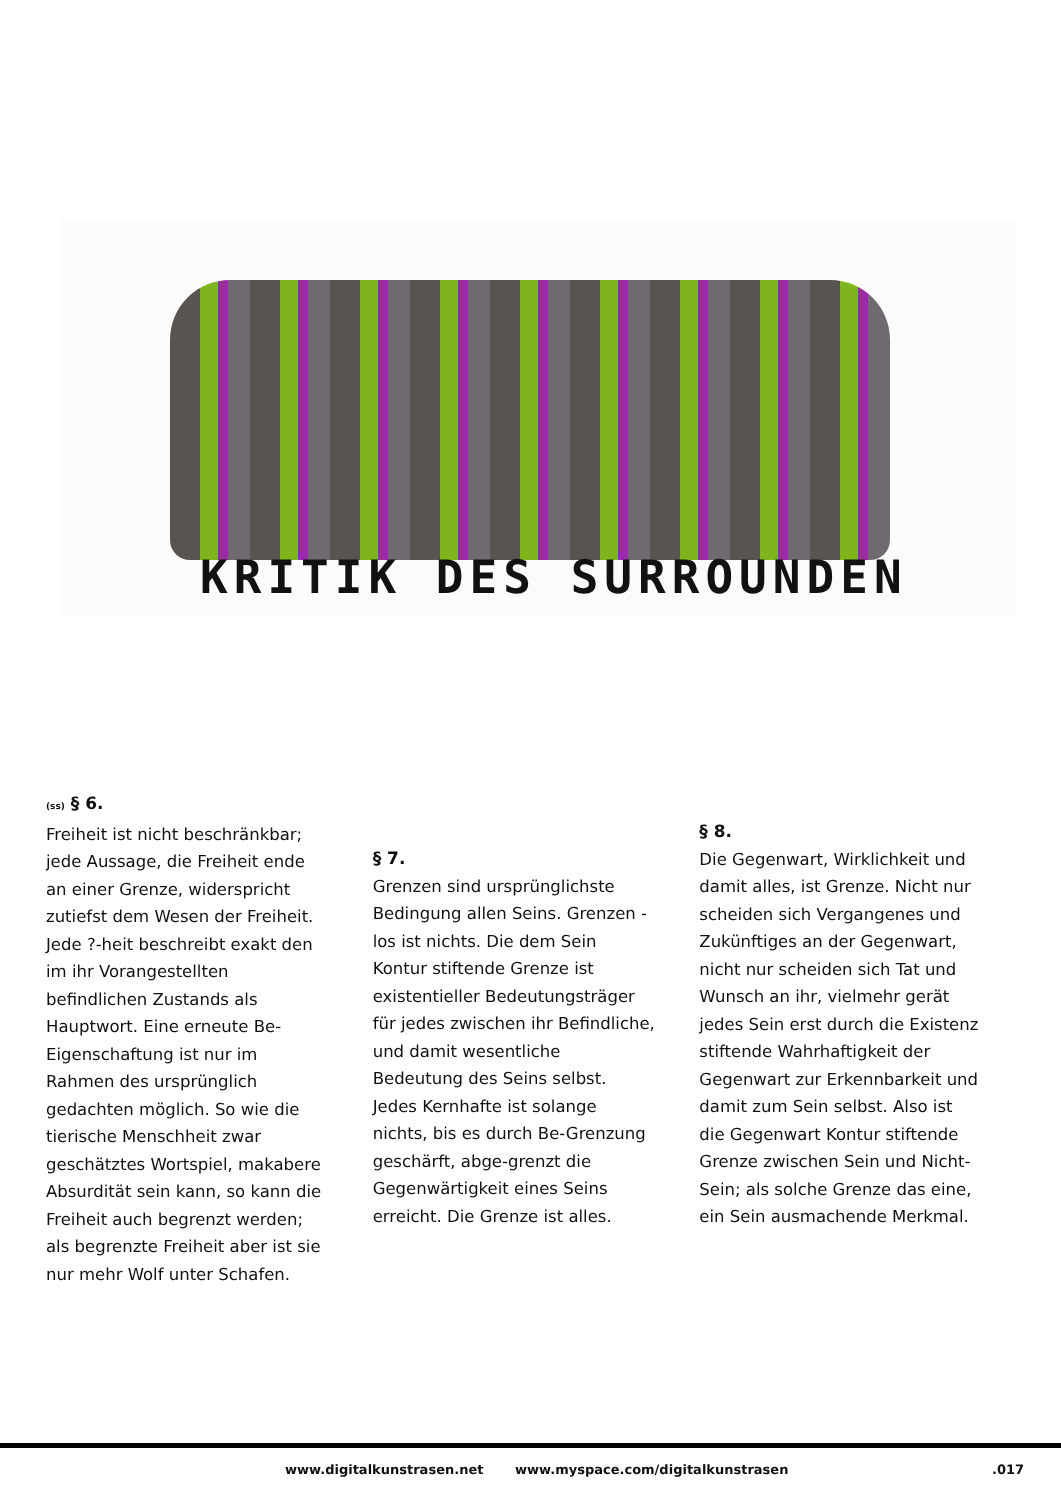KRITIK DES SURROUNDEN
(ss) § 6.
Freiheit ist nicht beschränkbar; jede Aussage, die Freiheit ende an einer Grenze, widerspricht zutiefst dem Wesen der Freiheit. Jede ?-heit beschreibt exakt den im ihr Vorangestellten befindlichen Zustands als Hauptwort. Eine erneute Be-Eigenschaftung ist nur im Rahmen des ursprünglich gedachten möglich. So wie die tierische Menschheit zwar geschätztes Wortspiel, makabere Absurdität sein kann, so kann die Freiheit auch begrenzt werden; als begrenzte Freiheit aber ist sie nur mehr Wolf unter Schafen.
§ 7.
Grenzen sind ursprünglichste Bedingung allen Seins. Grenzen -los ist nichts. Die dem Sein Kontur stiftende Grenze ist existentieller Bedeutungsträger für jedes zwischen ihr Befindliche, und damit wesentliche Bedeutung des Seins selbst. Jedes Kernhafte ist solange nichts, bis es durch Be-Grenzung geschärft, abge-grenzt die Gegenwärtigkeit eines Seins erreicht. Die Grenze ist alles.
§ 8.
Die Gegenwart, Wirklichkeit und damit alles, ist Grenze. Nicht nur scheiden sich Vergangenes und Zukünftiges an der Gegenwart, nicht nur scheiden sich Tat und Wunsch an ihr, vielmehr gerät jedes Sein erst durch die Existenz stiftende Wahrhaftigkeit der Gegenwart zur Erkennbarkeit und damit zum Sein selbst. Also ist die Gegenwart Kontur stiftende Grenze zwischen Sein und Nicht-Sein; als solche Grenze das eine, ein Sein ausmachende Merkmal.
www.digitalkunstrasen.net
www.myspace.com/digitalkunstrasen
.017